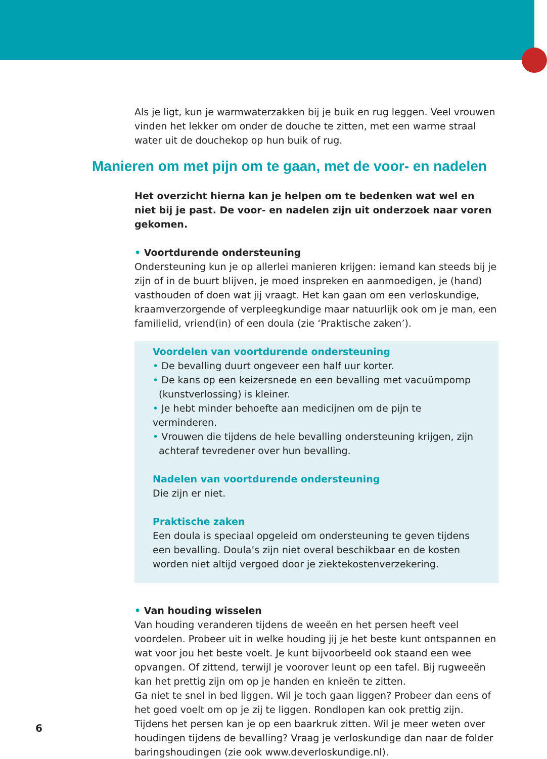Als je ligt, kun je warmwaterzakken bij je buik en rug leggen. Veel vrouwen vinden het lekker om onder de douche te zitten, met een warme straal water uit de douchekop op hun buik of rug.
Manieren om met pijn om te gaan, met de voor- en nadelen
Het overzicht hierna kan je helpen om te bedenken wat wel en niet bij je past. De voor- en nadelen zijn uit onderzoek naar voren gekomen.
• Voortdurende ondersteuning
Ondersteuning kun je op allerlei manieren krijgen: iemand kan steeds bij je zijn of in de buurt blijven, je moed inspreken en aanmoedigen, je (hand) vasthouden of doen wat jij vraagt. Het kan gaan om een verloskundige, kraamverzorgende of verpleegkundige maar natuurlijk ook om je man, een familielid, vriend(in) of een doula (zie ‘Praktische zaken’).
Voordelen van voortdurende ondersteuning
• De bevalling duurt ongeveer een half uur korter.
• De kans op een keizersnede en een bevalling met vacuümpomp
(kunstverlossing) is kleiner.
• Je hebt minder behoefte aan medicijnen om de pijn te verminderen.
• Vrouwen die tijdens de hele bevalling ondersteuning krijgen, zijn
achteraf tevredener over hun bevalling.
Nadelen van voortdurende ondersteuning
Die zijn er niet.
Praktische zaken
Een doula is speciaal opgeleid om ondersteuning te geven tijdens een bevalling. Doula’s zijn niet overal beschikbaar en de kosten worden niet altijd vergoed door je ziektekostenverzekering.
• Van houding wisselen
Van houding veranderen tijdens de weeën en het persen heeft veel voordelen. Probeer uit in welke houding jij je het beste kunt ontspannen en wat voor jou het beste voelt. Je kunt bijvoorbeeld ook staand een wee opvangen. Of zittend, terwijl je voorover leunt op een tafel. Bij rugweeën kan het prettig zijn om op je handen en knieën te zitten.
Ga niet te snel in bed liggen. Wil je toch gaan liggen? Probeer dan eens of het goed voelt om op je zij te liggen. Rondlopen kan ook prettig zijn.
Tijdens het persen kan je op een baarkruk zitten. Wil je meer weten over houdingen tijdens de bevalling? Vraag je verloskundige dan naar de folder baringshoudingen (zie ook www.deverloskundige.nl).
6